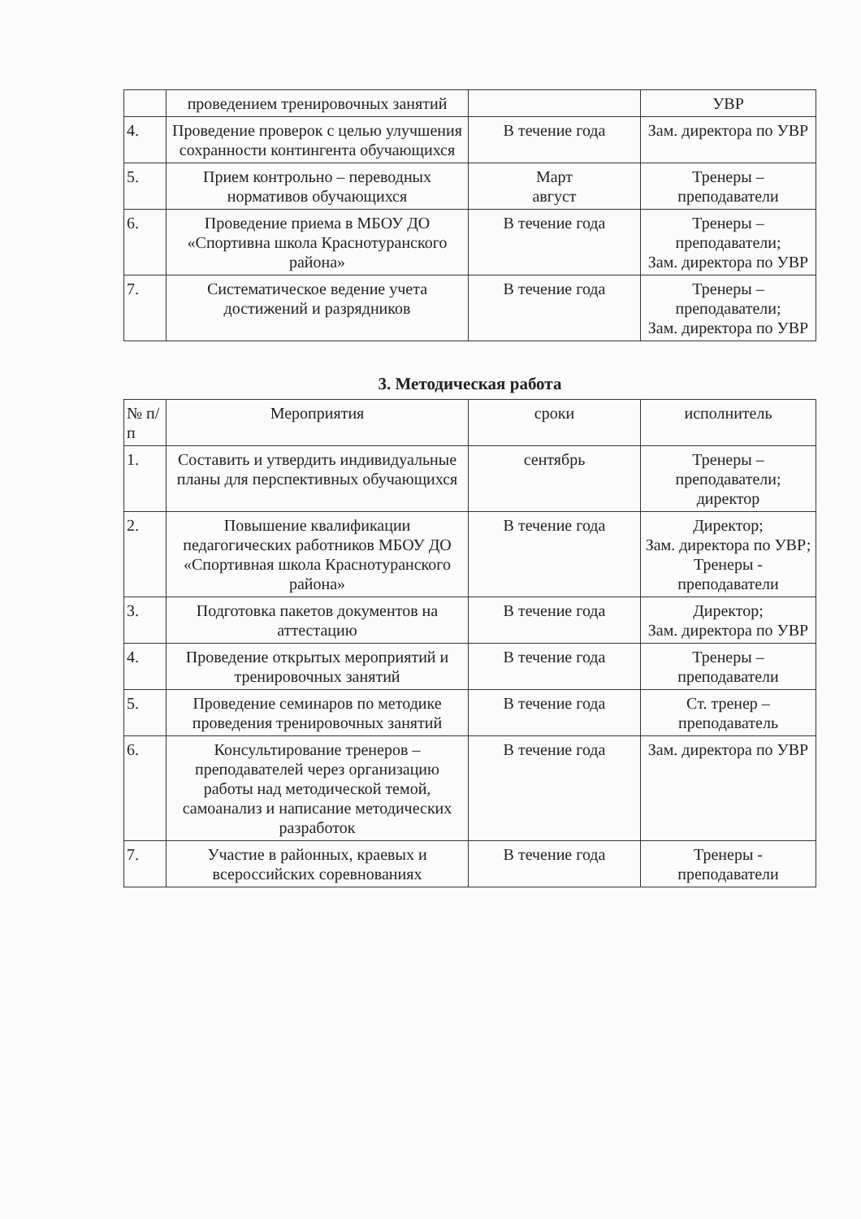| | проведением тренировочных занятий | | УВР |
| 4. | Проведение проверок с целью улучшения сохранности контингента обучающихся | В течение года | Зам. директора по УВР |
| 5. | Прием контрольно – переводных нормативов обучающихся | Март август | Тренеры – преподаватели |
| 6. | Проведение приема в МБОУ ДО «Спортивна школа Краснотуранского района» | В течение года | Тренеры – преподаватели; Зам. директора по УВР |
| 7. | Систематическое ведение учета достижений и разрядников | В течение года | Тренеры – преподаватели; Зам. директора по УВР |
3. Методическая работа
| № п/п | Мероприятия | сроки | исполнитель |
| --- | --- | --- | --- |
| 1. | Составить и утвердить индивидуальные планы для перспективных обучающихся | сентябрь | Тренеры – преподаватели; директор |
| 2. | Повышение квалификации педагогических работников МБОУ ДО «Спортивная школа Краснотуранского района» | В течение года | Директор; Зам. директора по УВР; Тренеры - преподаватели |
| 3. | Подготовка пакетов документов на аттестацию | В течение года | Директор; Зам. директора по УВР |
| 4. | Проведение открытых мероприятий и тренировочных занятий | В течение года | Тренеры – преподаватели |
| 5. | Проведение семинаров по методике проведения тренировочных занятий | В течение года | Ст. тренер – преподаватель |
| 6. | Консультирование тренеров – преподавателей через организацию работы над методической темой, самоанализ и написание методических разработок | В течение года | Зам. директора по УВР |
| 7. | Участие в районных, краевых и всероссийских соревнованиях | В течение года | Тренеры - преподаватели |